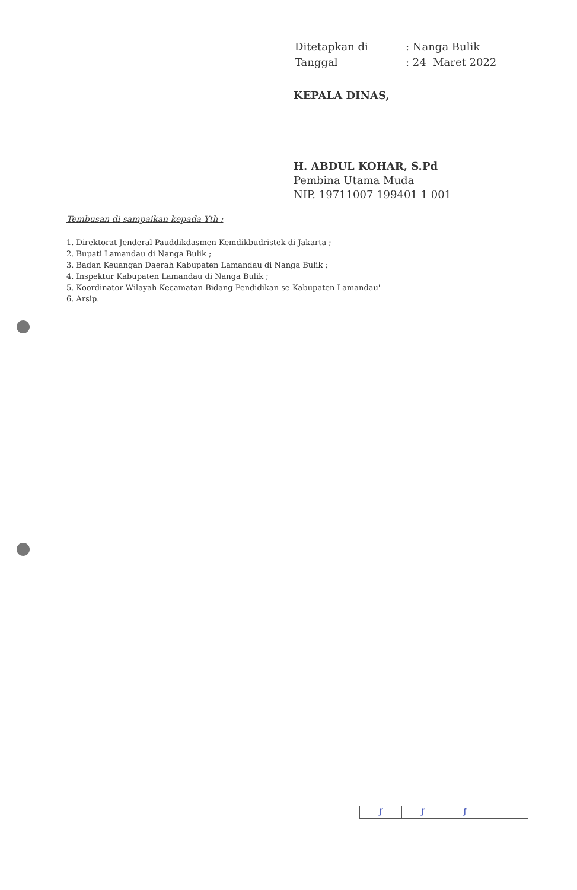| Ditetapkan di | : Nanga Bulik |
| Tanggal | : 24 Maret 2022 |
KEPALA DINAS,
H. ABDUL KOHAR, S.Pd
Pembina Utama Muda
NIP. 19711007 199401 1 001
Tembusan di sampaikan kepada Yth :
1. Direktorat Jenderal Pauddikdasmen Kemdikbudristek di Jakarta ;
2. Bupati Lamandau di Nanga Bulik ;
3. Badan Keuangan Daerah Kabupaten Lamandau di Nanga Bulik ;
4. Inspektur Kabupaten Lamandau di Nanga Bulik ;
5. Koordinator Wilayah Kecamatan Bidang Pendidikan se-Kabupaten Lamandau'
6. Arsip.
ƒ ƒ ƒ